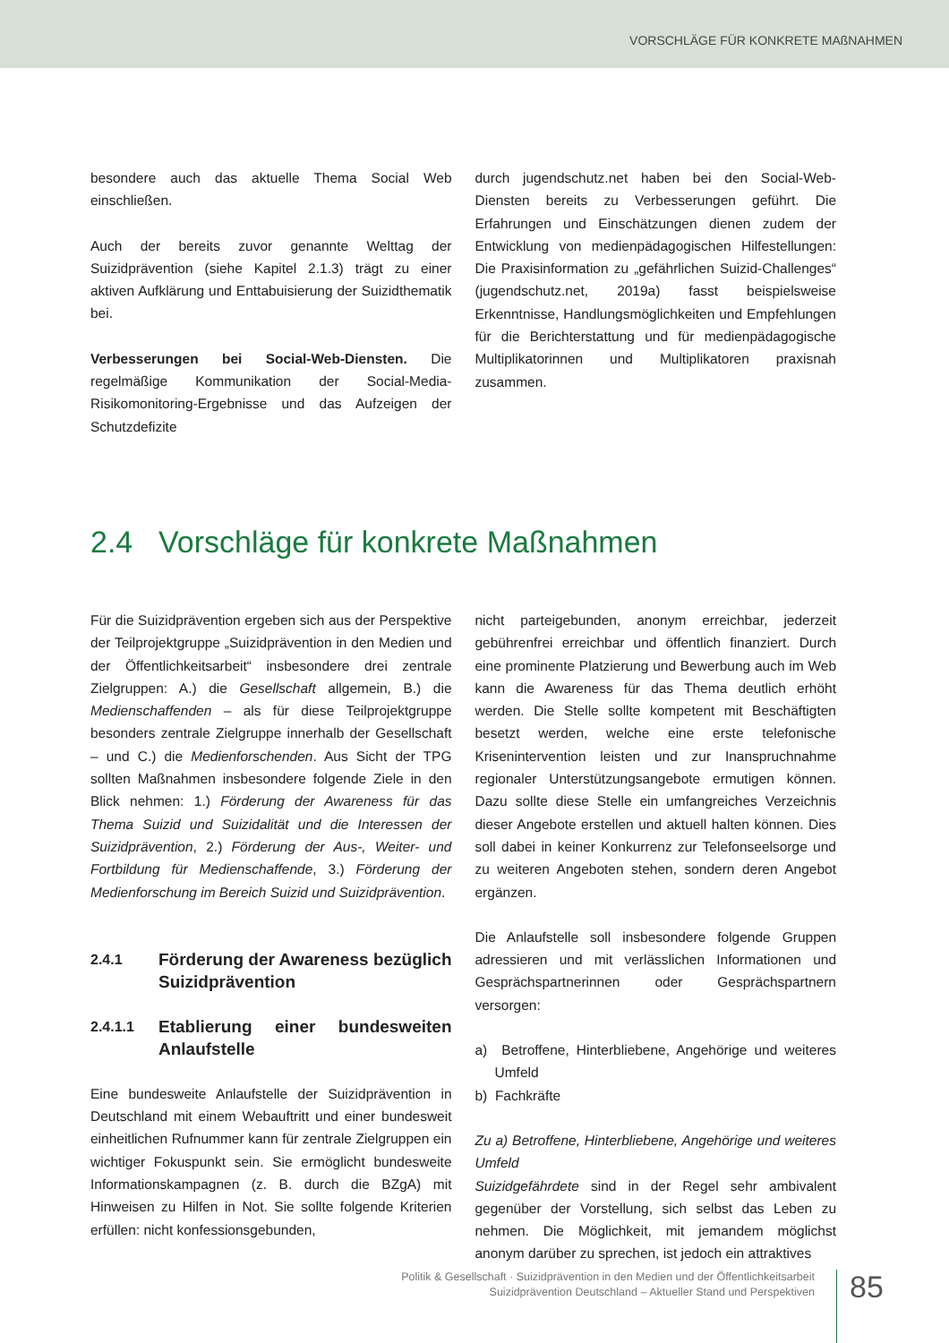VORSCHLÄGE FÜR KONKRETE MAßNAHMEN
besondere auch das aktuelle Thema Social Web einschließen.
Auch der bereits zuvor genannte Welttag der Suizidprävention (siehe Kapitel 2.1.3) trägt zu einer aktiven Aufklärung und Enttabuisierung der Suizidthematik bei.
Verbesserungen bei Social-Web-Diensten. Die regelmäßige Kommunikation der Social-Media-Risikomonitoring-Ergebnisse und das Aufzeigen der Schutzdefizite
durch jugendschutz.net haben bei den Social-Web-Diensten bereits zu Verbesserungen geführt. Die Erfahrungen und Einschätzungen dienen zudem der Entwicklung von medienpädagogischen Hilfestellungen: Die Praxisinformation zu „gefährlichen Suizid-Challenges“ (jugendschutz.net, 2019a) fasst beispielsweise Erkenntnisse, Handlungsmöglichkeiten und Empfehlungen für die Berichterstattung und für medienpädagogische Multiplikatorinnen und Multiplikatoren praxisnah zusammen.
2.4 Vorschläge für konkrete Maßnahmen
Für die Suizidprävention ergeben sich aus der Perspektive der Teilprojektgruppe „Suizidprävention in den Medien und der Öffentlichkeitsarbeit“ insbesondere drei zentrale Zielgruppen: A.) die Gesellschaft allgemein, B.) die Medienschaffenden – als für diese Teilprojektgruppe besonders zentrale Zielgruppe innerhalb der Gesellschaft – und C.) die Medienforschenden. Aus Sicht der TPG sollten Maßnahmen insbesondere folgende Ziele in den Blick nehmen: 1.) Förderung der Awareness für das Thema Suizid und Suizidalität und die Interessen der Suizidprävention, 2.) Förderung der Aus-, Weiter- und Fortbildung für Medienschaffende, 3.) Förderung der Medienforschung im Bereich Suizid und Suizidprävention.
2.4.1
Förderung der Awareness bezüglich Suizidprävention
2.4.1.1
Etablierung einer bundesweiten Anlaufstelle
Eine bundesweite Anlaufstelle der Suizidprävention in Deutschland mit einem Webauftritt und einer bundesweit einheitlichen Rufnummer kann für zentrale Zielgruppen ein wichtiger Fokuspunkt sein. Sie ermöglicht bundesweite Informationskampagnen (z. B. durch die BZgA) mit Hinweisen zu Hilfen in Not. Sie sollte folgende Kriterien erfüllen: nicht konfessionsgebunden,
nicht parteigebunden, anonym erreichbar, jederzeit gebührenfrei erreichbar und öffentlich finanziert. Durch eine prominente Platzierung und Bewerbung auch im Web kann die Awareness für das Thema deutlich erhöht werden. Die Stelle sollte kompetent mit Beschäftigten besetzt werden, welche eine erste telefonische Krisenintervention leisten und zur Inanspruchnahme regionaler Unterstützungsangebote ermutigen können. Dazu sollte diese Stelle ein umfangreiches Verzeichnis dieser Angebote erstellen und aktuell halten können. Dies soll dabei in keiner Konkurrenz zur Telefonseelsorge und zu weiteren Angeboten stehen, sondern deren Angebot ergänzen.
Die Anlaufstelle soll insbesondere folgende Gruppen adressieren und mit verlässlichen Informationen und Gesprächspartnerinnen oder Gesprächspartnern versorgen:
a) Betroffene, Hinterbliebene, Angehörige und weiteres Umfeld
b) Fachkräfte
Zu a) Betroffene, Hinterbliebene, Angehörige und weiteres Umfeld
Suizidgefährdete sind in der Regel sehr ambivalent gegenüber der Vorstellung, sich selbst das Leben zu nehmen. Die Möglichkeit, mit jemandem möglichst anonym darüber zu sprechen, ist jedoch ein attraktives
Politik & Gesellschaft · Suizidprävention in den Medien und der Öffentlichkeitsarbeit
Suizidprävention Deutschland – Aktueller Stand und Perspektiven
85